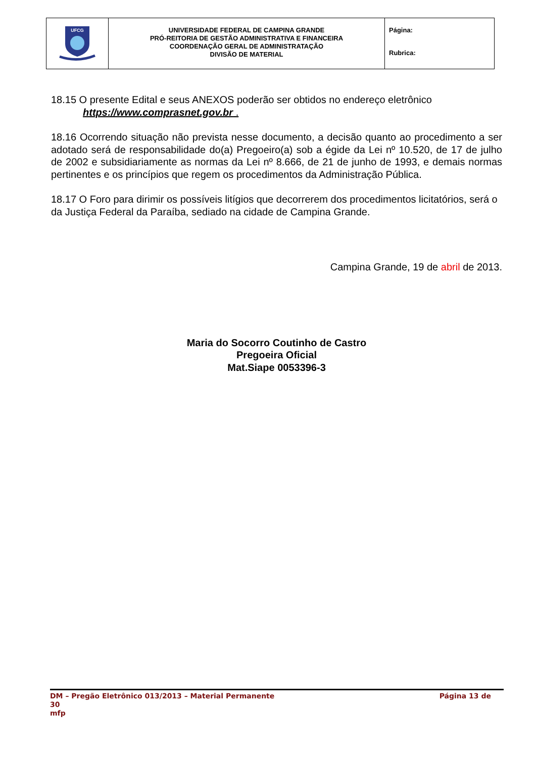| UFCG | UNIVERSIDADE FEDERAL DE CAMPINA GRANDE PRÓ-REITORIA DE GESTÃO ADMINISTRATIVA E FINANCEIRA COORDENAÇÃO GERAL DE ADMINISTRATAÇÃO DIVISÃO DE MATERIAL | Página: Rubrica: |
18.15 O presente Edital e seus ANEXOS poderão ser obtidos no endereço eletrônico
https://www.comprasnet.gov.br .
18.16 Ocorrendo situação não prevista nesse documento, a decisão quanto ao procedimento a ser adotado será de responsabilidade do(a) Pregoeiro(a) sob a égide da Lei nº 10.520, de 17 de julho de 2002 e subsidiariamente as normas da Lei nº 8.666, de 21 de junho de 1993, e demais normas pertinentes e os princípios que regem os procedimentos da Administração Pública.
18.17 O Foro para dirimir os possíveis litígios que decorrerem dos procedimentos licitatórios, será o da Justiça Federal da Paraíba, sediado na cidade de Campina Grande.
Campina Grande, 19 de abril de 2013.
Maria do Socorro Coutinho de Castro
Pregoeira Oficial
Mat.Siape 0053396-3
DM – Pregão Eletrônico 013/2013 – Material Permanente Página 13 de
30
mfp